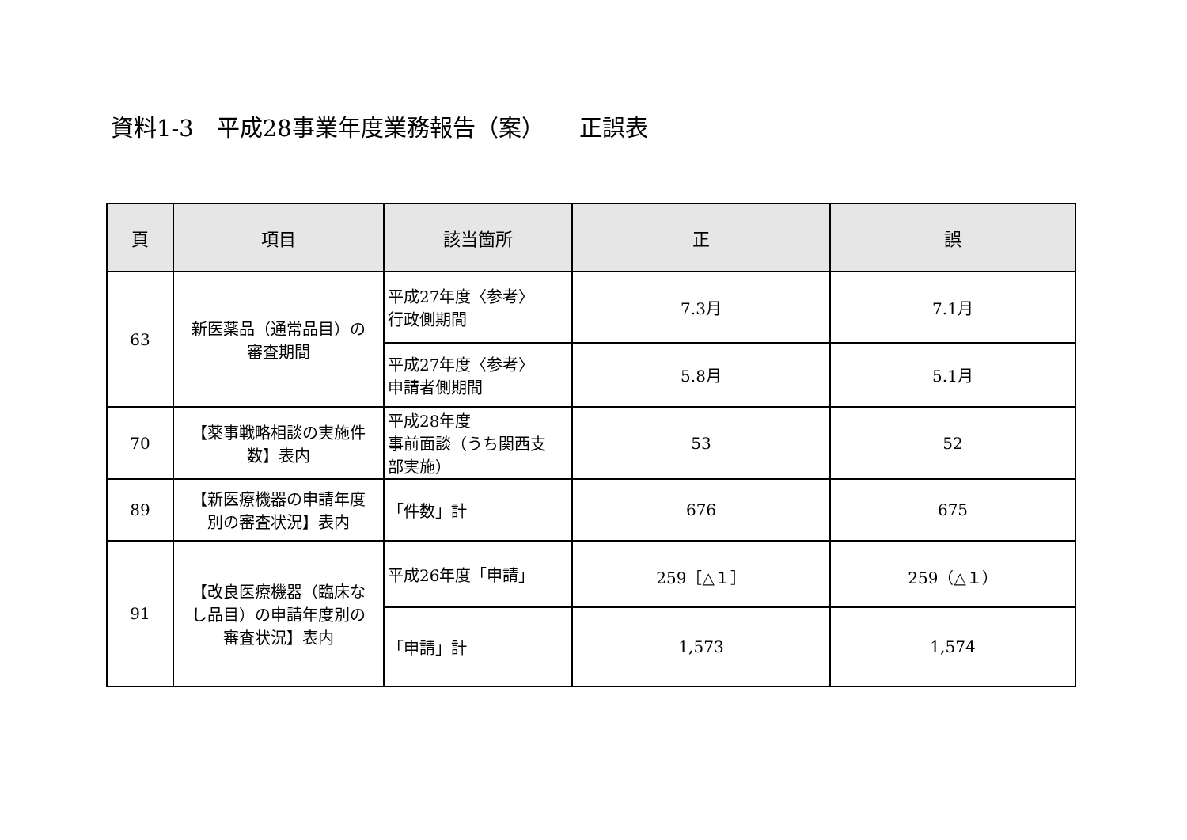資料1-3　平成28事業年度業務報告（案）　　正誤表
| 頁 | 項目 | 該当箇所 | 正 | 誤 |
| --- | --- | --- | --- | --- |
| 63 | 新医薬品（通常品目）の 審査期間 | 平成27年度〈参考〉 行政側期間 | 7.3月 | 7.1月 |
| | | 平成27年度〈参考〉 申請者側期間 | 5.8月 | 5.1月 |
| 70 | 【薬事戦略相談の実施件 数】表内 | 平成28年度 事前面談（うち関西支 部実施） | 53 | 52 |
| 89 | 【新医療機器の申請年度 別の審査状況】表内 | 「件数」計 | 676 | 675 |
| 91 | 【改良医療機器（臨床な し品目）の申請年度別の 審査状況】表内 | 平成26年度「申請」 | 259［△１］ | 259（△１） |
| | | 「申請」計 | 1,573 | 1,574 |